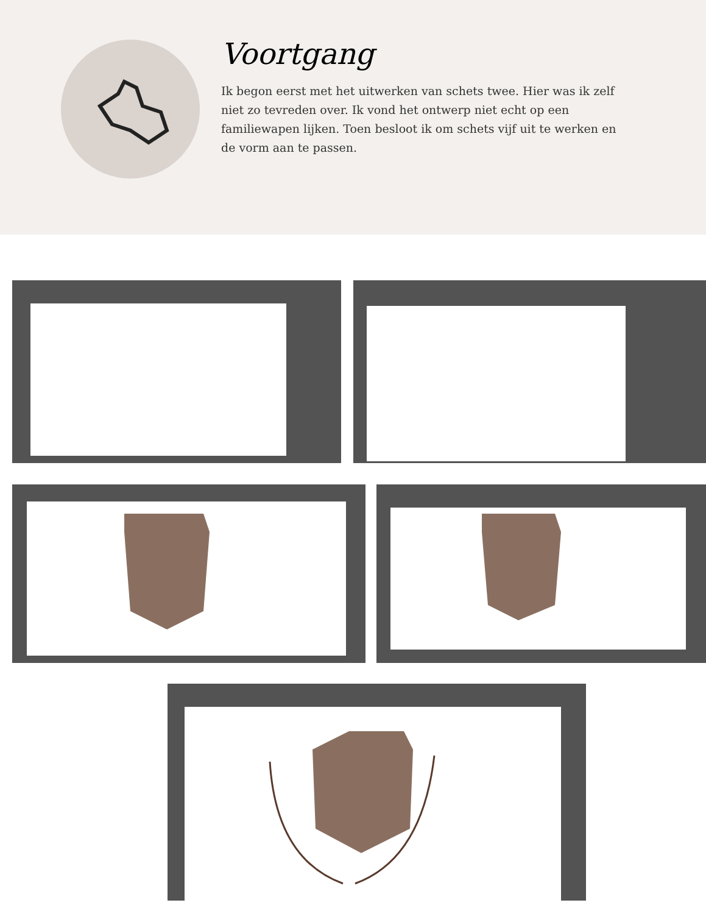Voortgang
Ik begon eerst met het uitwerken van schets twee. Hier was ik zelf niet zo tevreden over. Ik vond het ontwerp niet echt op een familiewapen lijken. Toen besloot ik om schets vijf uit te werken en de vorm aan te passen.